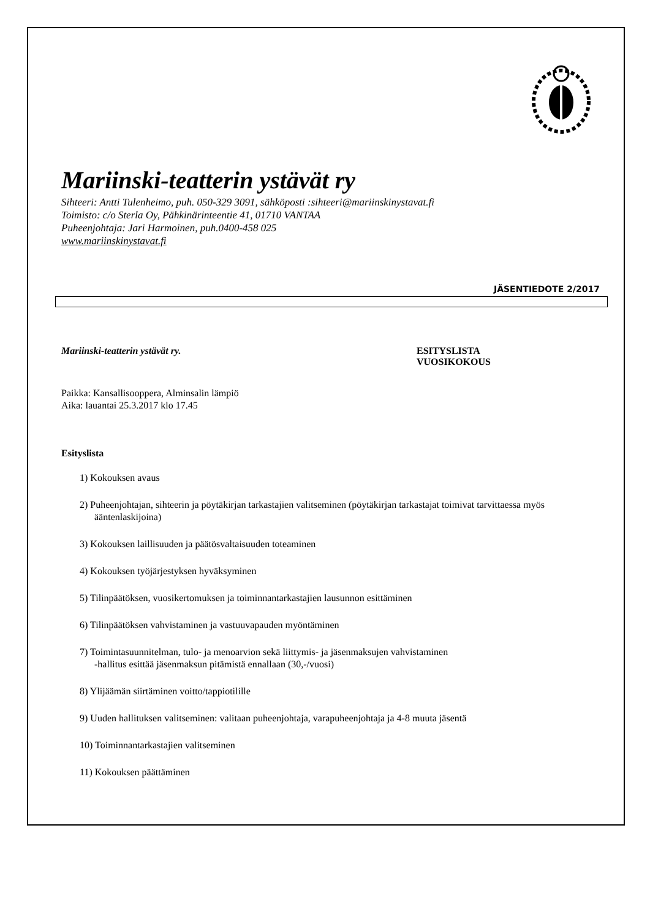Mariinski-teatterin ystävät ry
Sihteeri: Antti Tulenheimo, puh. 050-329 3091, sähköposti :sihteeri@mariinskinystavat.fi
Toimisto: c/o Sterla Oy, Pähkinärinteentie 41, 01710 VANTAA
Puheenjohtaja: Jari Harmoinen, puh.0400-458 025
www.mariinskinystavat.fi
JÄSENTIEDOTE 2/2017
Mariinski-teatterin ystävät ry. ESITYSLISTA
VUOSIKOKOUS
Paikka: Kansallisooppera, Alminsalin lämpiö
Aika: lauantai 25.3.2017 klo 17.45
Esityslista
1) Kokouksen avaus
2) Puheenjohtajan, sihteerin ja pöytäkirjan tarkastajien valitseminen (pöytäkirjan tarkastajat toimivat tarvittaessa myös ääntenlaskijoina)
3) Kokouksen laillisuuden ja päätösvaltaisuuden toteaminen
4) Kokouksen työjärjestyksen hyväksyminen
5) Tilinpäätöksen, vuosikertomuksen ja toiminnantarkastajien lausunnon esittäminen
6) Tilinpäätöksen vahvistaminen ja vastuuvapauden myöntäminen
7) Toimintasuunnitelman, tulo- ja menoarvion sekä liittymis- ja jäsenmaksujen vahvistaminen
-hallitus esittää jäsenmaksun pitämistä ennallaan (30,-/vuosi)
8) Ylijäämän siirtäminen voitto/tappiotilille
9) Uuden hallituksen valitseminen: valitaan puheenjohtaja, varapuheenjohtaja ja 4-8 muuta jäsentä
10) Toiminnantarkastajien valitseminen
11) Kokouksen päättäminen